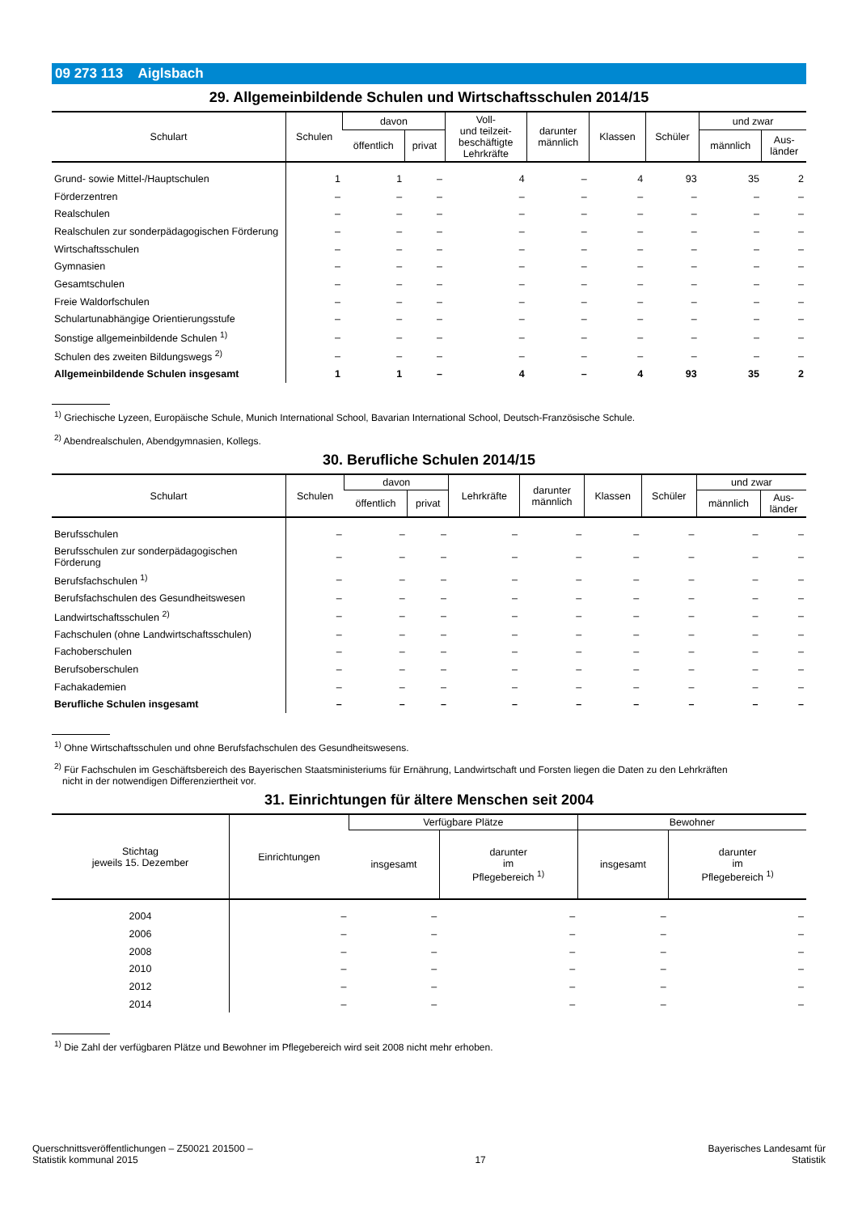09 273 113 Aiglsbach
29. Allgemeinbildende Schulen und Wirtschaftsschulen 2014/15
| Schulart | Schulen | davon | | Voll- und teilzeit- beschäftigte Lehrkräfte | darunter männlich | Klassen | Schüler | und zwar | |
| --- | --- | --- | --- | --- | --- | --- | --- | --- | --- |
| | | öffentlich | privat | | | | | männlich | Aus- länder |
| Grund- sowie Mittel-/Hauptschulen | 1 | 1 | – | 4 | – | 4 | 93 | 35 | 2 |
| Förderzentren | – | – | – | – | – | – | – | – | – |
| Realschulen | – | – | – | – | – | – | – | – | – |
| Realschulen zur sonderpädagogischen Förderung | – | – | – | – | – | – | – | – | – |
| Wirtschaftsschulen | – | – | – | – | – | – | – | – | – |
| Gymnasien | – | – | – | – | – | – | – | – | – |
| Gesamtschulen | – | – | – | – | – | – | – | – | – |
| Freie Waldorfschulen | – | – | – | – | – | – | – | – | – |
| Schulartunabhängige Orientierungsstufe | – | – | – | – | – | – | – | – | – |
| Sonstige allgemeinbildende Schulen <sup>1)</sup> | – | – | – | – | – | – | – | – | – |
| Schulen des zweiten Bildungswegs <sup>2)</sup> | – | – | – | – | – | – | – | – | – |
| Allgemeinbildende Schulen insgesamt | 1 | 1 | – | 4 | – | 4 | 93 | 35 | 2 |
<sup>1)</sup> Griechische Lyzeen, Europäische Schule, Munich International School, Bavarian International School, Deutsch-Französische Schule.
<sup>2)</sup> Abendrealschulen, Abendgymnasien, Kollegs.
30. Berufliche Schulen 2014/15
| Schulart | Schulen | davon | | Lehrkräfte | darunter männlich | Klassen | Schüler | und zwar | |
| --- | --- | --- | --- | --- | --- | --- | --- | --- | --- |
| | | öffentlich | privat | | | | | männlich | Aus- länder |
| Berufsschulen | – | – | – | – | – | – | – | – | – |
| Berufsschulen zur sonderpädagogischen Förderung | – | – | – | – | – | – | – | – | – |
| Berufsfachschulen <sup>1)</sup> | – | – | – | – | – | – | – | – | – |
| Berufsfachschulen des Gesundheitswesen | – | – | – | – | – | – | – | – | – |
| Landwirtschaftsschulen <sup>2)</sup> | – | – | – | – | – | – | – | – | – |
| Fachschulen (ohne Landwirtschaftsschulen) | – | – | – | – | – | – | – | – | – |
| Fachoberschulen | – | – | – | – | – | – | – | – | – |
| Berufsoberschulen | – | – | – | – | – | – | – | – | – |
| Fachakademien | – | – | – | – | – | – | – | – | – |
| Berufliche Schulen insgesamt | – | – | – | – | – | – | – | – | – |
<sup>1)</sup> Ohne Wirtschaftsschulen und ohne Berufsfachschulen des Gesundheitswesens.
<sup>2)</sup> Für Fachschulen im Geschäftsbereich des Bayerischen Staatsministeriums für Ernährung, Landwirtschaft und Forsten liegen die Daten zu den Lehrkräften
nicht in der notwendigen Differenziertheit vor.
31. Einrichtungen für ältere Menschen seit 2004
| Stichtag jeweils 15. Dezember | Einrichtungen | Verfügbare Plätze | | Bewohner | |
| --- | --- | --- | --- | --- | --- |
| | | insgesamt | darunter im Pflegebereich <sup>1)</sup> | insgesamt | darunter im Pflegebereich <sup>1)</sup> |
| 2004 | – | – | – | – | – |
| 2006 | – | – | – | – | – |
| 2008 | – | – | – | – | – |
| 2010 | – | – | – | – | – |
| 2012 | – | – | – | – | – |
| 2014 | – | – | – | – | – |
<sup>1)</sup> Die Zahl der verfügbaren Plätze und Bewohner im Pflegebereich wird seit 2008 nicht mehr erhoben.
Querschnittsveröffentlichungen – Z50021 201500 –
Statistik kommunal 2015
17 Bayerisches Landesamt für
Statistik